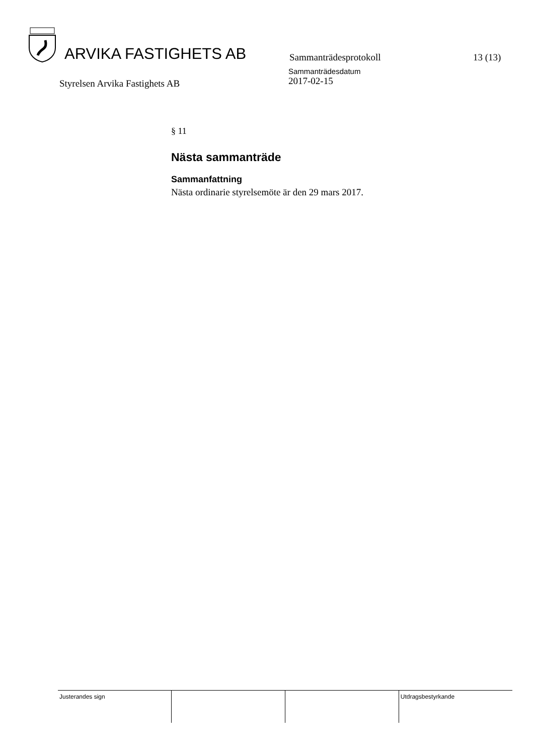ARVIKA FASTIGHETS AB
Sammanträdesprotokoll
13 (13)
Styrelsen Arvika Fastighets AB
Sammanträdesdatum
2017-02-15
§ 11
Nästa sammanträde
Sammanfattning
Nästa ordinarie styrelsemöte är den 29 mars 2017.
| Justerandes sign | | | Utdragsbestyrkande |